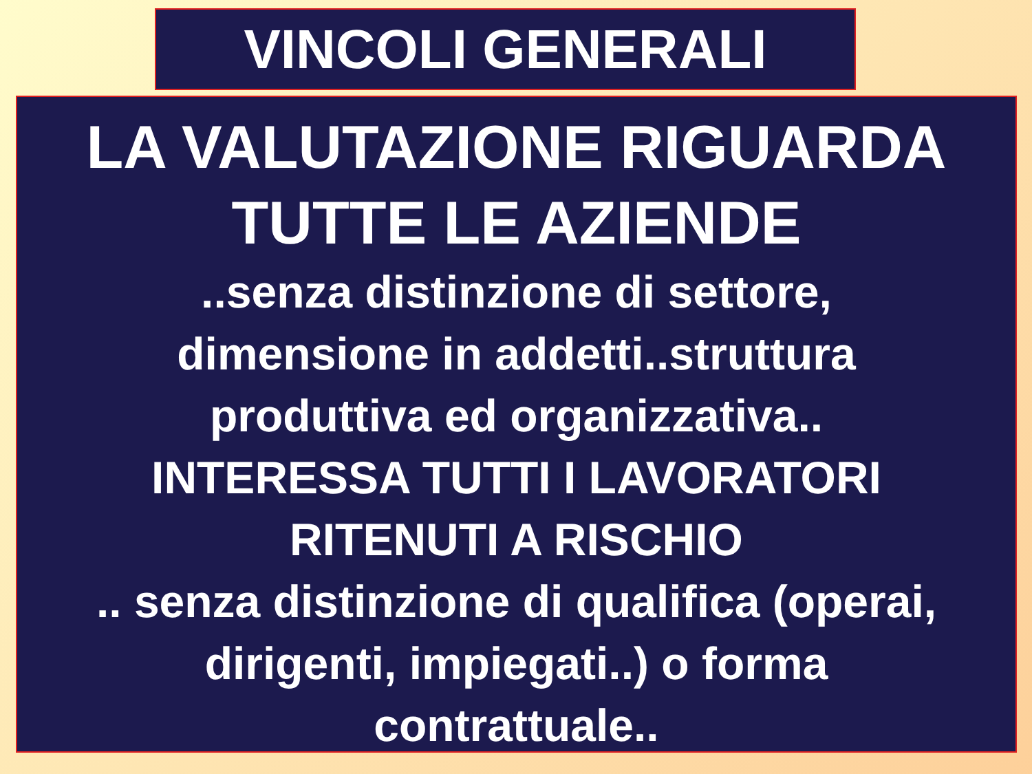VINCOLI GENERALI
LA VALUTAZIONE RIGUARDA
TUTTE LE AZIENDE
..senza distinzione di settore,
dimensione in addetti..struttura
produttiva ed organizzativa..
INTERESSA TUTTI I LAVORATORI
RITENUTI A RISCHIO
.. senza distinzione di qualifica (operai,
dirigenti, impiegati..) o forma
contrattuale..